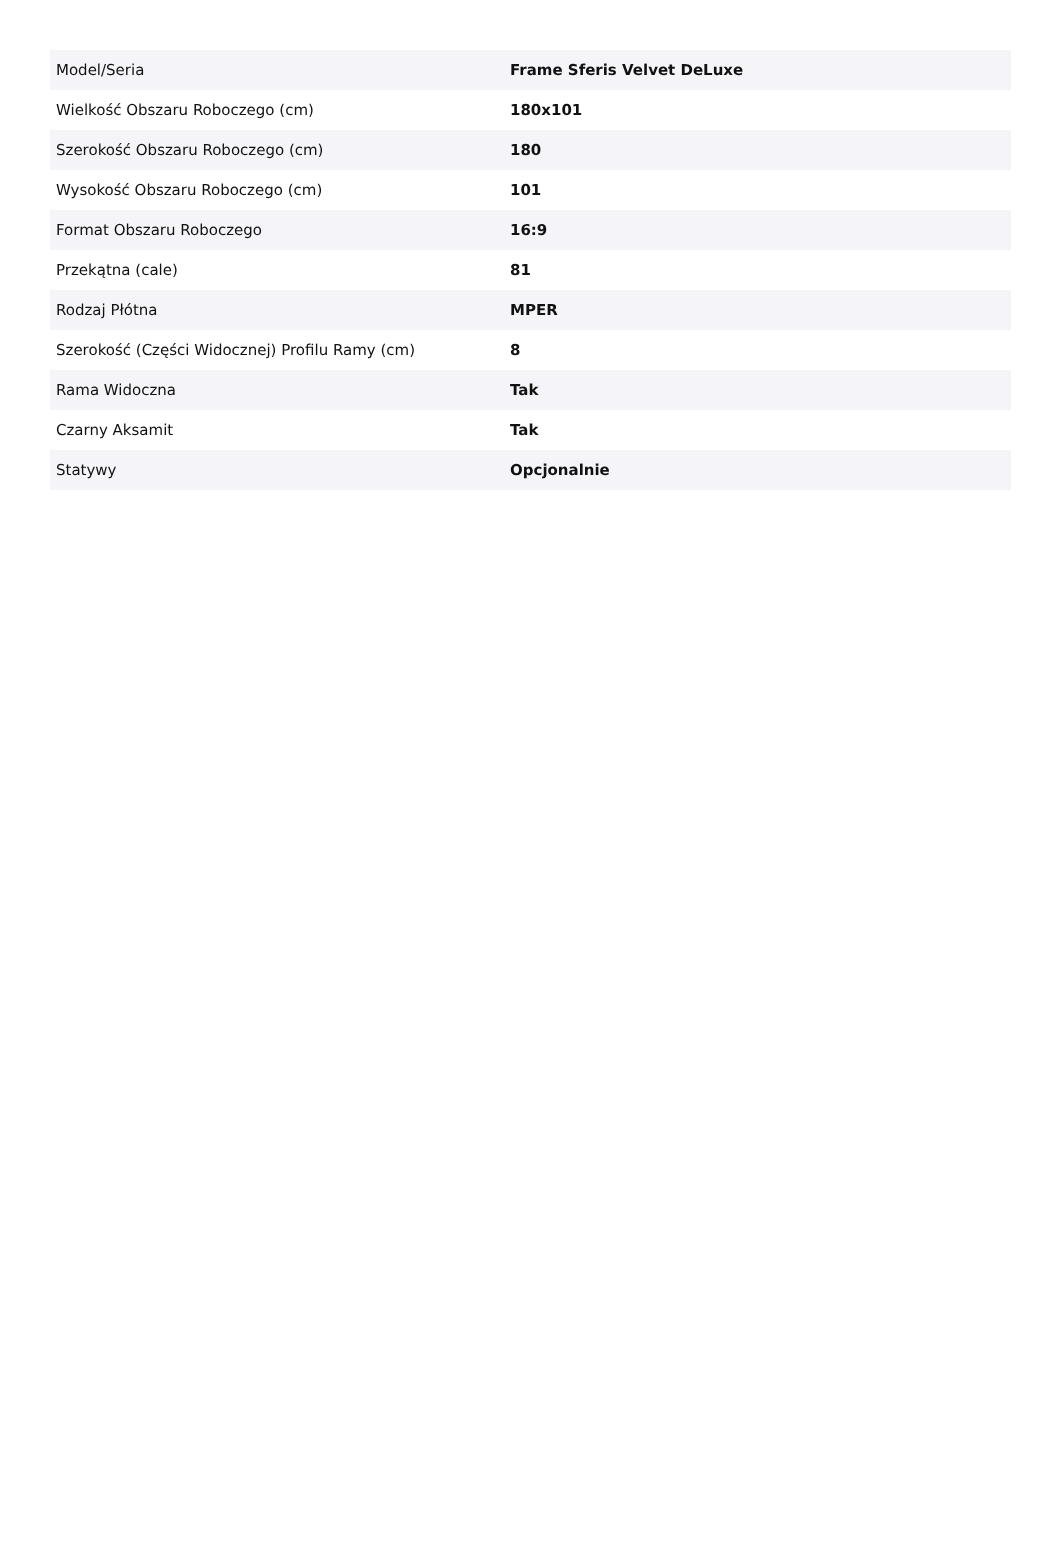| Model/Seria | Frame Sferis Velvet DeLuxe |
| Wielkość Obszaru Roboczego (cm) | 180x101 |
| Szerokość Obszaru Roboczego (cm) | 180 |
| Wysokość Obszaru Roboczego (cm) | 101 |
| Format Obszaru Roboczego | 16:9 |
| Przekątna (cale) | 81 |
| Rodzaj Płótna | MPER |
| Szerokość (Części Widocznej) Profilu Ramy (cm) | 8 |
| Rama Widoczna | Tak |
| Czarny Aksamit | Tak |
| Statywy | Opcjonalnie |